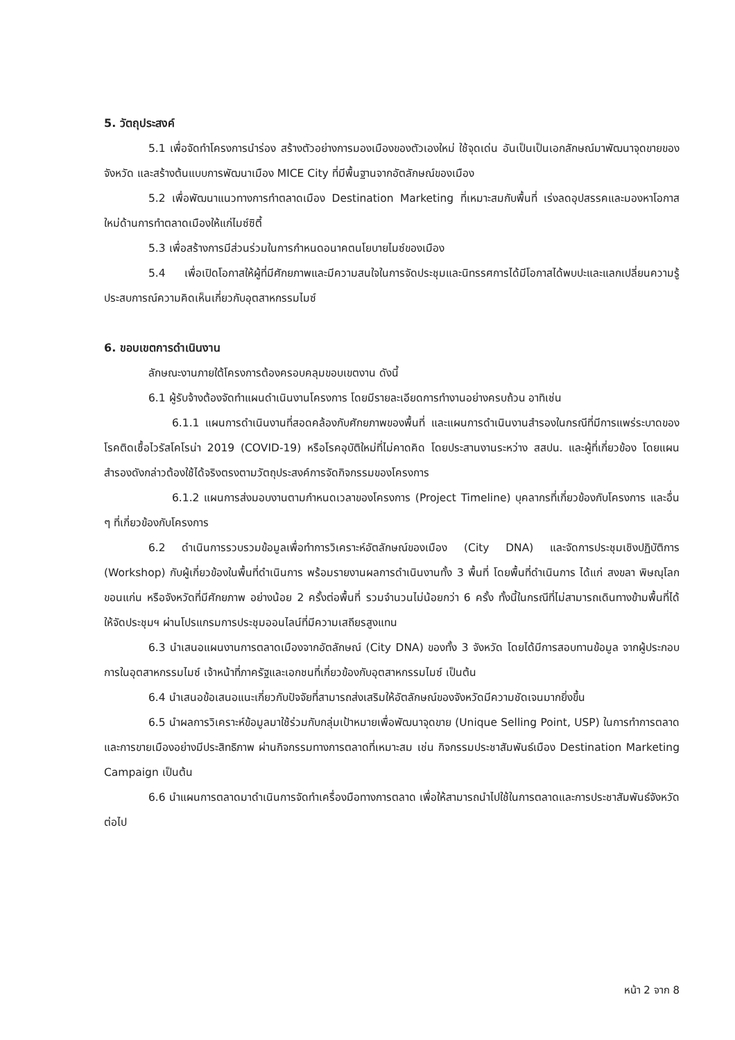5. วัตถุประสงค์
5.1 เพื่อจัดทำโครงการนำร่อง สร้างตัวอย่างการมองเมืองของตัวเองใหม่ ใช้จุดเด่น อันเป็นเป็นเอกลักษณ์มาพัฒนาจุดขายของจังหวัด และสร้างต้นแบบการพัฒนาเมือง MICE City ที่มีพื้นฐานจากอัตลักษณ์ของเมือง
5.2 เพื่อพัฒนาแนวทางการทำตลาดเมือง Destination Marketing ที่เหมาะสมกับพื้นที่ เร่งลดอุปสรรคและมองหาโอกาสใหม่ด้านการทำตลาดเมืองให้แก่ไมซ์ซิตี้
5.3 เพื่อสร้างการมีส่วนร่วมในการกำหนดอนาคตนโยบายไมซ์ของเมือง
5.4 เพื่อเปิดโอกาสให้ผู้ที่มีศักยภาพและมีความสนใจในการจัดประชุมและนิทรรศการได้มีโอกาสได้พบปะและแลกเปลี่ยนความรู้ประสบการณ์ความคิดเห็นเกี่ยวกับอุตสาหกรรมไมซ์
6. ขอบเขตการดำเนินงาน
ลักษณะงานภายใต้โครงการต้องครอบคลุมขอบเขตงาน ดังนี้
6.1 ผู้รับจ้างต้องจัดทำแผนดำเนินงานโครงการ โดยมีรายละเอียดการทำงานอย่างครบถ้วน อาทิเช่น
6.1.1 แผนการดำเนินงานที่สอดคล้องกับศักยภาพของพื้นที่ และแผนการดำเนินงานสำรองในกรณีที่มีการแพร่ระบาดของโรคติดเชื้อไวรัสโคโรน่า 2019 (COVID-19) หรือโรคอุบัติใหม่ที่ไม่คาดคิด โดยประสานงานระหว่าง สสปน. และผู้ที่เกี่ยวข้อง โดยแผนสำรองดังกล่าวต้องใช้ได้จริงตรงตามวัตถุประสงค์การจัดกิจกรรมของโครงการ
6.1.2 แผนการส่งมอบงานตามกำหนดเวลาของโครงการ (Project Timeline) บุคลากรที่เกี่ยวข้องกับโครงการ และอื่น ๆ ที่เกี่ยวข้องกับโครงการ
6.2 ดำเนินการรวบรวมข้อมูลเพื่อทำการวิเคราะห์อัตลักษณ์ของเมือง (City DNA) และจัดการประชุมเชิงปฏิบัติการ (Workshop) กับผู้เกี่ยวข้องในพื้นที่ดำเนินการ พร้อมรายงานผลการดำเนินงานทั้ง 3 พื้นที่ โดยพื้นที่ดำเนินการ ได้แก่ สงขลา พิษณุโลก ขอนแก่น หรือจังหวัดที่มีศักยภาพ อย่างน้อย 2 ครั้งต่อพื้นที่ รวมจำนวนไม่น้อยกว่า 6 ครั้ง ทั้งนี้ในกรณีที่ไม่สามารถเดินทางข้ามพื้นที่ได้ ให้จัดประชุมฯ ผ่านโปรแกรมการประชุมออนไลน์ที่มีความเสถียรสูงแทน
6.3 นำเสนอแผนงานการตลาดเมืองจากอัตลักษณ์ (City DNA) ของทั้ง 3 จังหวัด โดยได้มีการสอบทานข้อมูล จากผู้ประกอบการในอุตสาหกรรมไมซ์ เจ้าหน้าที่ภาครัฐและเอกชนที่เกี่ยวข้องกับอุตสาหกรรมไมซ์ เป็นต้น
6.4 นำเสนอข้อเสนอแนะเกี่ยวกับปัจจัยที่สามารถส่งเสริมให้อัตลักษณ์ของจังหวัดมีความชัดเจนมากยิ่งขึ้น
6.5 นำผลการวิเคราะห์ข้อมูลมาใช้ร่วมกับกลุ่มเป้าหมายเพื่อพัฒนาจุดขาย (Unique Selling Point, USP) ในการทำการตลาดและการขายเมืองอย่างมีประสิทธิภาพ ผ่านกิจกรรมทางการตลาดที่เหมาะสม เช่น กิจกรรมประชาสัมพันธ์เมือง Destination Marketing Campaign เป็นต้น
6.6 นำแผนการตลาดมาดำเนินการจัดทำเครื่องมือทางการตลาด เพื่อให้สามารถนำไปใช้ในการตลาดและการประชาสัมพันธ์จังหวัดต่อไป
หน้า 2 จาก 8